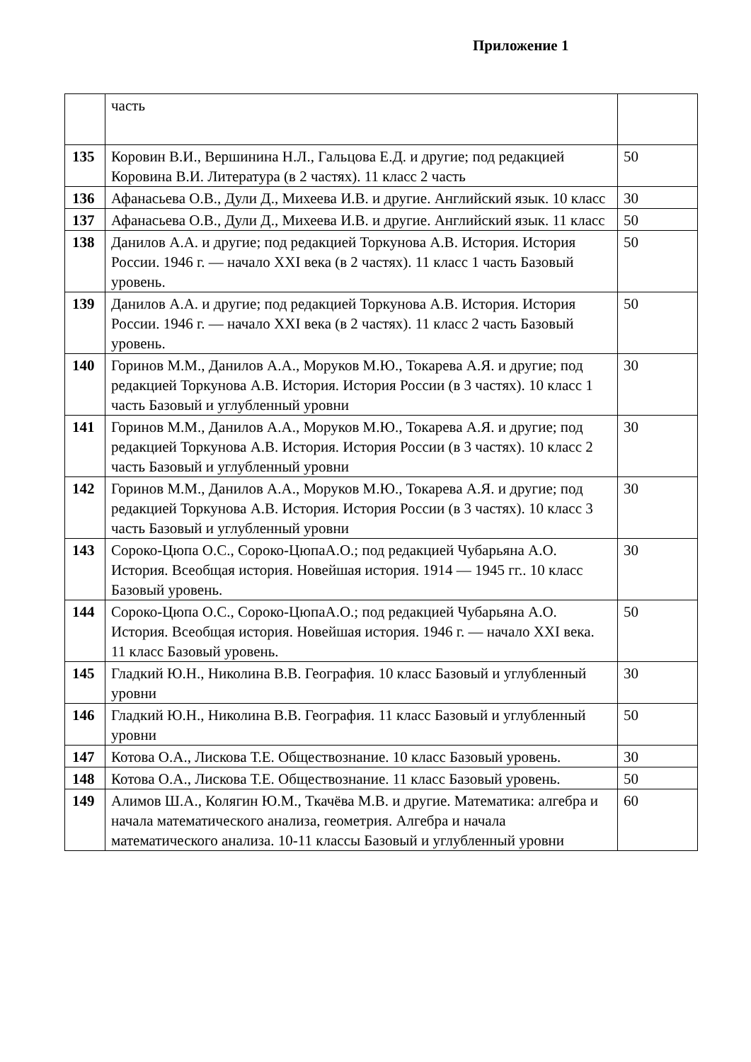Приложение 1
| | часть | |
| 135 | Коровин В.И., Вершинина Н.Л., Гальцова Е.Д. и другие; под редакцией Коровина В.И. Литература (в 2 частях). 11 класс 2 часть | 50 |
| 136 | Афанасьева О.В., Дули Д., Михеева И.В. и другие. Английский язык. 10 класс | 30 |
| 137 | Афанасьева О.В., Дули Д., Михеева И.В. и другие. Английский язык. 11 класс | 50 |
| 138 | Данилов А.А. и другие; под редакцией Торкунова А.В. История. История России. 1946 г. — начало XXI века (в 2 частях). 11 класс 1 часть Базовый уровень. | 50 |
| 139 | Данилов А.А. и другие; под редакцией Торкунова А.В. История. История России. 1946 г. — начало XXI века (в 2 частях). 11 класс 2 часть Базовый уровень. | 50 |
| 140 | Горинов М.М., Данилов А.А., Моруков М.Ю., Токарева А.Я. и другие; под редакцией Торкунова А.В. История. История России (в 3 частях). 10 класс 1 часть Базовый и углубленный уровни | 30 |
| 141 | Горинов М.М., Данилов А.А., Моруков М.Ю., Токарева А.Я. и другие; под редакцией Торкунова А.В. История. История России (в 3 частях). 10 класс 2 часть Базовый и углубленный уровни | 30 |
| 142 | Горинов М.М., Данилов А.А., Моруков М.Ю., Токарева А.Я. и другие; под редакцией Торкунова А.В. История. История России (в 3 частях). 10 класс 3 часть Базовый и углубленный уровни | 30 |
| 143 | Сороко-Цюпа О.С., Сороко-ЦюпаА.О.; под редакцией Чубарьяна А.О. История. Всеобщая история. Новейшая история. 1914 — 1945 гг.. 10 класс Базовый уровень. | 30 |
| 144 | Сороко-Цюпа О.С., Сороко-ЦюпаА.О.; под редакцией Чубарьяна А.О. История. Всеобщая история. Новейшая история. 1946 г. — начало XXI века. 11 класс Базовый уровень. | 50 |
| 145 | Гладкий Ю.Н., Николина В.В. География. 10 класс Базовый и углубленный уровни | 30 |
| 146 | Гладкий Ю.Н., Николина В.В. География. 11 класс Базовый и углубленный уровни | 50 |
| 147 | Котова О.А., Лискова Т.Е. Обществознание. 10 класс Базовый уровень. | 30 |
| 148 | Котова О.А., Лискова Т.Е. Обществознание. 11 класс Базовый уровень. | 50 |
| 149 | Алимов Ш.А., Колягин Ю.М., Ткачёва М.В. и другие. Математика: алгебра и начала математического анализа, геометрия. Алгебра и начала математического анализа. 10-11 классы Базовый и углубленный уровни | 60 |